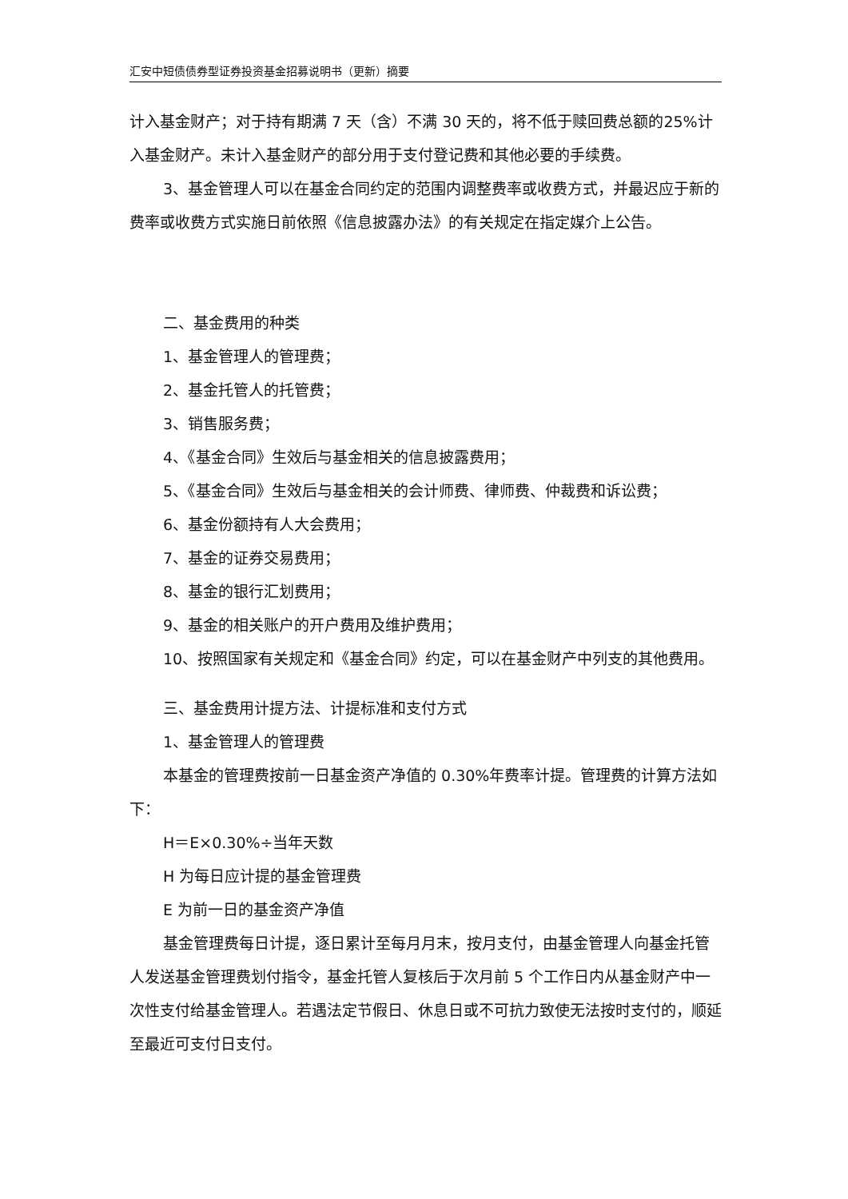汇安中短债债券型证券投资基金招募说明书（更新）摘要
计入基金财产；对于持有期满 7 天（含）不满 30 天的，将不低于赎回费总额的25%计入基金财产。未计入基金财产的部分用于支付登记费和其他必要的手续费。
3、基金管理人可以在基金合同约定的范围内调整费率或收费方式，并最迟应于新的费率或收费方式实施日前依照《信息披露办法》的有关规定在指定媒介上公告。
二、基金费用的种类
1、基金管理人的管理费；
2、基金托管人的托管费；
3、销售服务费；
4、《基金合同》生效后与基金相关的信息披露费用；
5、《基金合同》生效后与基金相关的会计师费、律师费、仲裁费和诉讼费；
6、基金份额持有人大会费用；
7、基金的证券交易费用；
8、基金的银行汇划费用；
9、基金的相关账户的开户费用及维护费用；
10、按照国家有关规定和《基金合同》约定，可以在基金财产中列支的其他费用。
三、基金费用计提方法、计提标准和支付方式
1、基金管理人的管理费
本基金的管理费按前一日基金资产净值的 0.30%年费率计提。管理费的计算方法如下：
H＝E×0.30%÷当年天数
H 为每日应计提的基金管理费
E 为前一日的基金资产净值
基金管理费每日计提，逐日累计至每月月末，按月支付，由基金管理人向基金托管人发送基金管理费划付指令，基金托管人复核后于次月前 5 个工作日内从基金财产中一次性支付给基金管理人。若遇法定节假日、休息日或不可抗力致使无法按时支付的，顺延至最近可支付日支付。